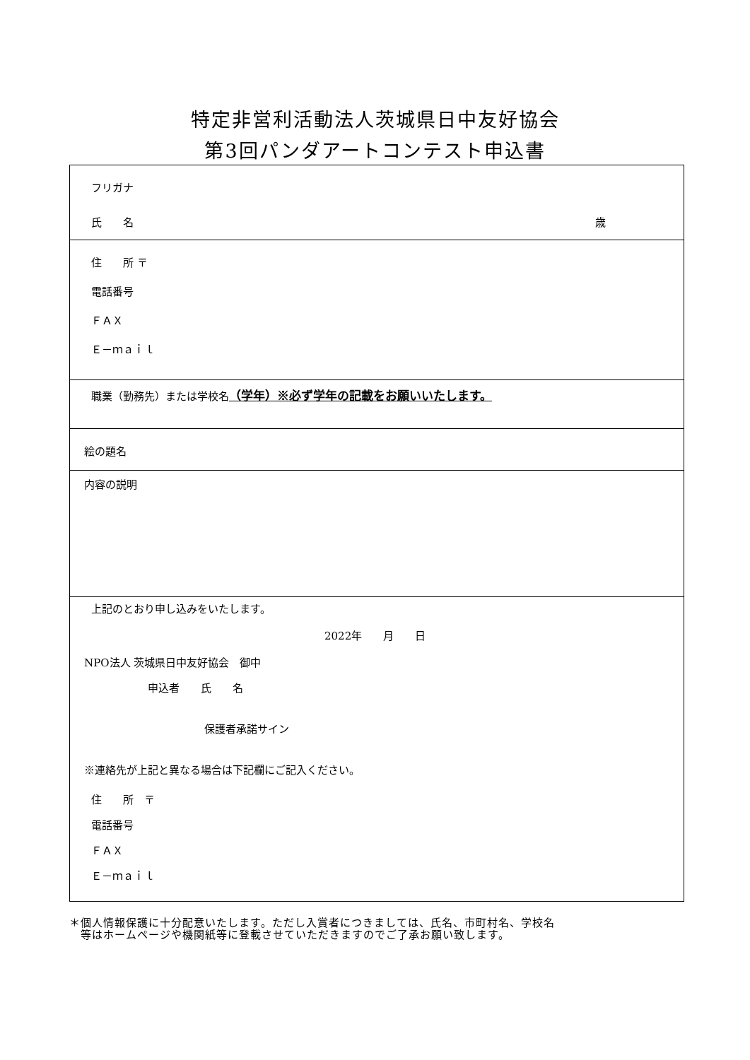特定非営利活動法人茨城県日中友好協会
第3回パンダアートコンテスト申込書
| フリガナ 氏 名 歳 |
| 住 所 〒 電話番号 ＦＡＸ Ｅ－ｍａｉｌ |
| 職業（勤務先）または学校名 （学年）※必ず学年の記載をお願いいたします。 |
| 絵の題名 |
| 内容の説明 |
| 上記のとおり申し込みをいたします。 2022年 月 日 NPO法人 茨城県日中友好協会 御中 申込者 氏 名 保護者承諾サイン ※連絡先が上記と異なる場合は下記欄にご記入ください。 住 所 〒 電話番号 ＦＡＸ Ｅ－ｍａｉｌ |
＊個人情報保護に十分配意いたします。ただし入賞者につきましては、氏名、市町村名、学校名
　等はホームページや機関紙等に登載させていただきますのでご了承お願い致します。